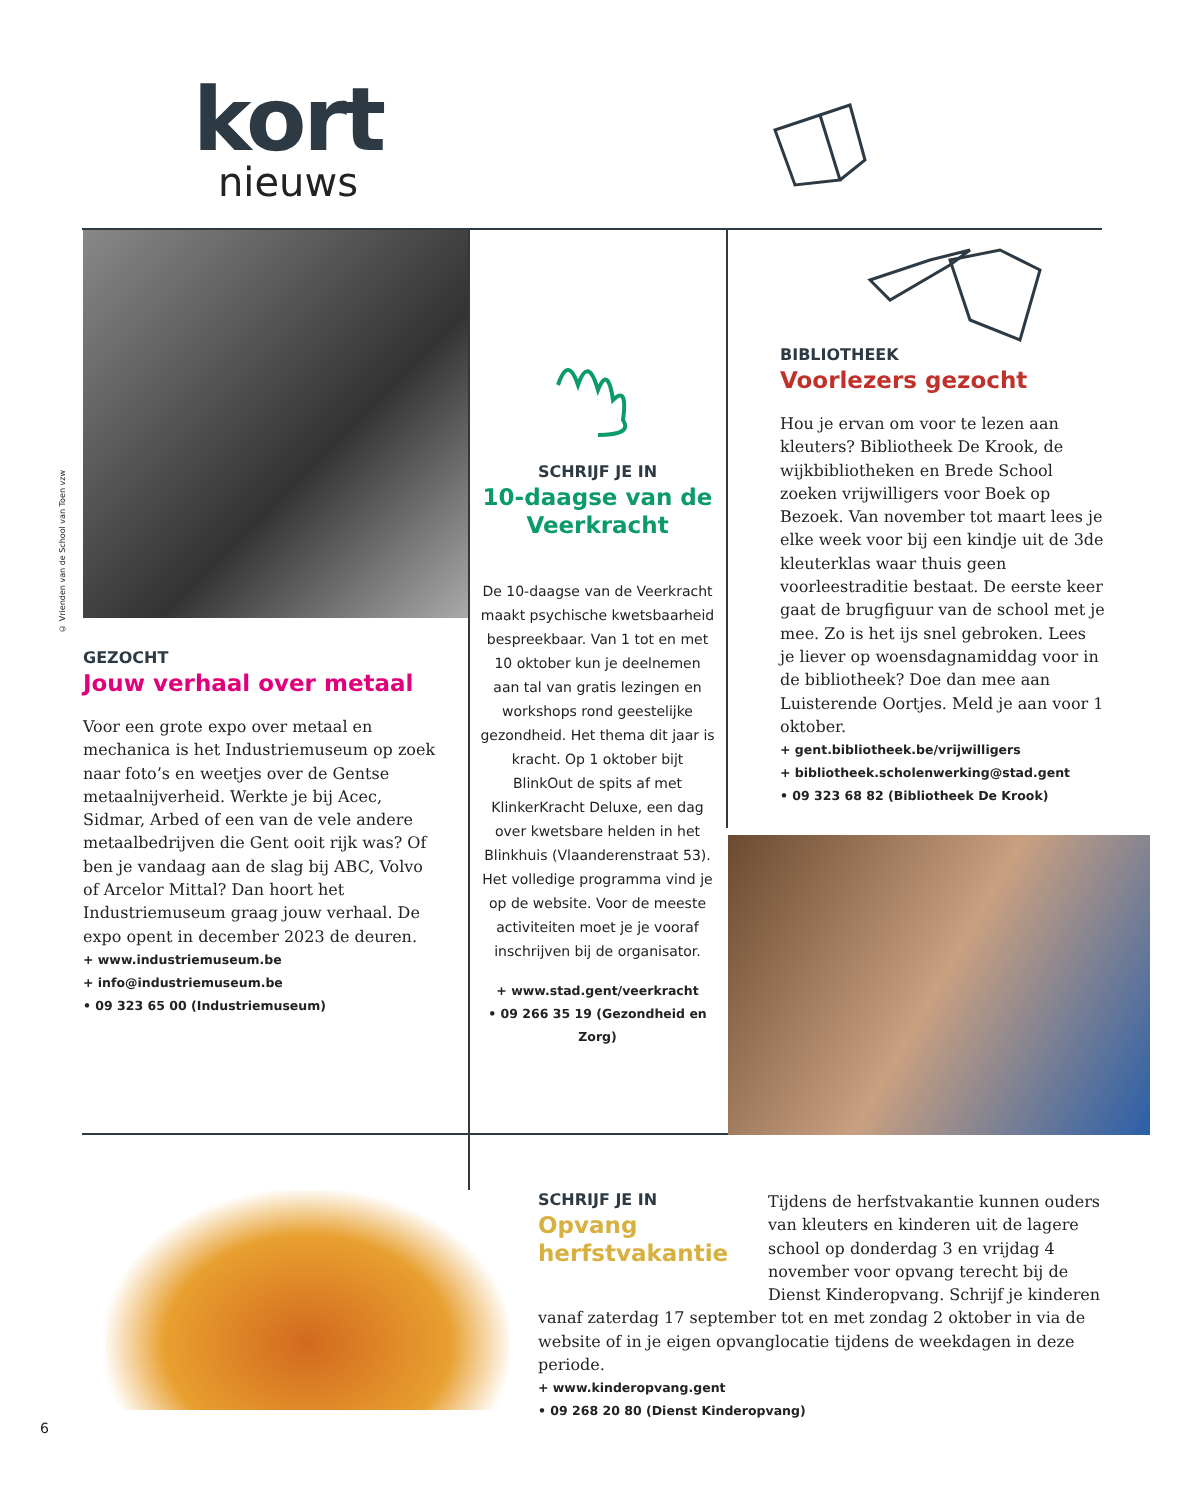kort
nieuws
© Vrienden van de School van Toen vzw
GEZOCHT
Jouw verhaal over metaal
Voor een grote expo over metaal en mechanica is het Industriemuseum op zoek naar foto’s en weetjes over de Gentse metaalnijverheid. Werkte je bij Acec, Sidmar, Arbed of een van de vele andere metaalbedrijven die Gent ooit rijk was? Of ben je vandaag aan de slag bij ABC, Volvo of Arcelor Mittal? Dan hoort het Industriemuseum graag jouw verhaal. De expo opent in december 2023 de deuren.
+ www.industriemuseum.be
+ info@industriemuseum.be
• 09 323 65 00 (Industriemuseum)
SCHRIJF JE IN
10-daagse van de Veerkracht
De 10-daagse van de Veerkracht maakt psychische kwetsbaarheid bespreekbaar. Van 1 tot en met 10 oktober kun je deelnemen aan tal van gratis lezingen en workshops rond geestelijke gezondheid. Het thema dit jaar is kracht. Op 1 oktober bijt BlinkOut de spits af met KlinkerKracht Deluxe, een dag over kwetsbare helden in het Blinkhuis (Vlaanderenstraat 53). Het volledige programma vind je op de website. Voor de meeste activiteiten moet je je vooraf inschrijven bij de organisator.
+ www.stad.gent/veerkracht
• 09 266 35 19 (Gezondheid en Zorg)
BIBLIOTHEEK
Voorlezers gezocht
Hou je ervan om voor te lezen aan kleuters? Bibliotheek De Krook, de wijkbibliotheken en Brede School zoeken vrijwilligers voor Boek op Bezoek. Van november tot maart lees je elke week voor bij een kindje uit de 3de kleuterklas waar thuis geen voorleestraditie bestaat. De eerste keer gaat de brugfiguur van de school met je mee. Zo is het ijs snel gebroken. Lees je liever op woensdagnamiddag voor in de bibliotheek? Doe dan mee aan Luisterende Oortjes. Meld je aan voor 1 oktober.
+ gent.bibliotheek.be/vrijwilligers
+ bibliotheek.scholenwerking@stad.gent
• 09 323 68 82 (Bibliotheek De Krook)
SCHRIJF JE IN
Opvang herfstvakantie
Tijdens de herfstvakantie kunnen ouders van kleuters en kinderen uit de lagere school op donderdag 3 en vrijdag 4 november voor opvang terecht bij de Dienst Kinderopvang. Schrijf je kinderen vanaf zaterdag 17 september tot en met zondag 2 oktober in via de website of in je eigen opvanglocatie tijdens de weekdagen in deze periode.
+ www.kinderopvang.gent
• 09 268 20 80 (Dienst Kinderopvang)
6